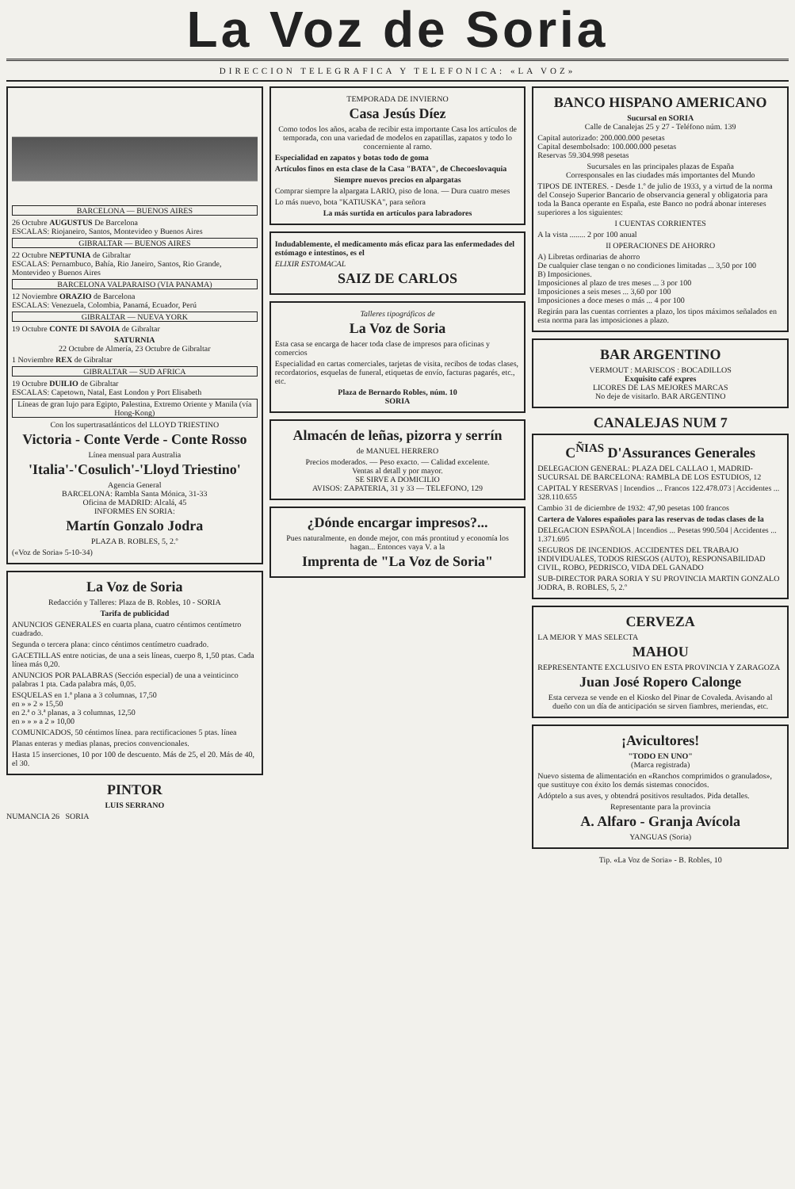La Voz de Soria
DIRECCION TELEGRAFICA Y TELEFONICA: «LA VOZ»
BARCELONA — BUENOS AIRES
26 Octubre AUGUSTUS De Barcelona
ESCALAS: Riojaneiro, Santos, Montevideo y Buenos Aires
GIBRALTAR — BUENOS AIRES
22 Octubre NEPTUNIA de Gibraltar
ESCALAS: Pernambuco, Bahía, Rio Janeiro, Santos, Rio Grande, Montevideo y Buenos Aires
BARCELONA VALPARAISO (VIA PANAMA)
12 Noviembre ORAZIO de Barcelona
ESCALAS: Venezuela, Colombia, Panamá, Ecuador, Perú
GIBRALTAR — NUEVA YORK
19 Octubre CONTE DI SAVOIA de Gibraltar
SATURNIA
22 Octubre de Almería, 23 Octubre de Gibraltar
1 Noviembre REX de Gibraltar
GIBRALTAR — SUD AFRICA
19 Octubre DUILIO de Gibraltar
ESCALAS: Capetown, Natal, East London y Port Elisabeth
Líneas de gran lujo para Egipto, Palestina, Extremo Oriente y Manila (vía Hong-Kong)
Con los supertrasatlánticos del LLOYD TRIESTINO
Victoria - Conte Verde - Conte Rosso
Línea mensual para Australia
'Italia'-'Cosulich'-'Lloyd Triestino'
Agencia General
BARCELONA: Rambla Santa Mónica, 31-33
Oficina de MADRID: Alcalá, 45
INFORMES EN SORIA:
Martín Gonzalo Jodra
PLAZA B. ROBLES, 5, 2.º
(«Voz de Soria» 5-10-34)
La Voz de Soria
Redacción y Talleres: Plaza de B. Robles, 10 - SORIA
Tarifa de publicidad
ANUNCIOS GENERALES en cuarta plana, cuatro céntimos centímetro cuadrado.
Segunda o tercera plana: cinco céntimos centímetro cuadrado.
GACETILLAS entre noticias, de una a seis líneas, cuerpo 8, 1,50 ptas. Cada línea más 0,20.
ANUNCIOS POR PALABRAS (Sección especial) de una a veinticinco palabras 1 pta. Cada palabra más, 0,05.
ESQUELAS en 1.ª plana a 3 columnas, 17,50
en » » 2 » 15,50
en 2.ª o 3.ª planas, a 3 columnas, 12,50
en » » » a 2 » 10,00
COMUNICADOS, 50 céntimos línea. para rectificaciones 5 ptas. línea
Planas enteras y medias planas, precios convencionales.
Hasta 15 inserciones, 10 por 100 de descuento. Más de 25, el 20. Más de 40, el 30.
PINTOR
LUIS SERRANO
NUMANCIA 26 SORIA
TEMPORADA DE INVIERNO
Casa Jesús Díez
Como todos los años, acaba de recibir esta importante Casa los artículos de temporada, con una variedad de modelos en zapatillas, zapatos y todo lo concerniente al ramo.
Especialidad en zapatos y botas todo de goma
Artículos finos en esta clase de la Casa "BATA", de Checoeslovaquia
Siempre nuevos precios en alpargatas
Comprar siempre la alpargata LARIO, piso de lona. — Dura cuatro meses
Lo más nuevo, bota "KATIUSKA", para señora
La más surtida en artículos para labradores
Indudablemente, el medicamento más eficaz para las enfermedades del estómago e intestinos, es el
ELIXIR ESTOMACAL
SAIZ DE CARLOS
Talleres tipográficos de
La Voz de Soria
Esta casa se encarga de hacer toda clase de impresos para oficinas y comercios
Especialidad en cartas comerciales, tarjetas de visita, recibos de todas clases, recordatorios, esquelas de funeral, etiquetas de envío, facturas pagarés, etc., etc.
Plaza de Bernardo Robles, núm. 10
SORIA
Almacén de leñas, pizorra y serrín
de MANUEL HERRERO
Precios moderados. — Peso exacto. — Calidad excelente.
Ventas al detall y por mayor.
SE SIRVE A DOMICILIO
AVISOS: ZAPATERIA, 31 y 33 — TELEFONO, 129
¿Dónde encargar impresos?...
Pues naturalmente, en donde mejor, con más prontitud y economía los hagan... Entonces vaya V. a la
Imprenta de "La Voz de Soria"
BANCO HISPANO AMERICANO
Sucursal en SORIA
Calle de Canalejas 25 y 27 - Teléfono núm. 139
Capital autorizado: 200.000.000 pesetas
Capital desembolsado: 100.000.000 pesetas
Reservas 59.304.998 pesetas
Sucursales en las principales plazas de España
Corresponsales en las ciudades más importantes del Mundo
TIPOS DE INTERES. - Desde 1.º de julio de 1933, y a virtud de la norma del Consejo Superior Bancario de observancia general y obligatoria para toda la Banca operante en España, este Banco no podrá abonar intereses superiores a los siguientes:
I CUENTAS CORRIENTES
A la vista ........ 2 por 100 anual
II OPERACIONES DE AHORRO
A) Libretas ordinarias de ahorro
De cualquier clase tengan o no condiciones limitadas ... 3,50 por 100
B) Imposiciones.
Imposiciones al plazo de tres meses ... 3 por 100
Imposiciones a seis meses ... 3,60 por 100
Imposiciones a doce meses o más ... 4 por 100
Regirán para las cuentas corrientes a plazo, los tipos máximos señalados en esta norma para las imposiciones a plazo.
BAR ARGENTINO
VERMOUT : MARISCOS : BOCADILLOS
Exquisito café expres
LICORES DE LAS MEJORES MARCAS
No deje de visitarlo. BAR ARGENTINO
CANALEJAS NUM 7
C<sup>ÑIAS</sup> D'Assurances Generales
DELEGACION GENERAL: PLAZA DEL CALLAO 1, MADRID-SUCURSAL DE BARCELONA: RAMBLA DE LOS ESTUDIOS, 12
CAPITAL Y RESERVAS | Incendios ... Francos 122.478.073 | Accidentes ... 328.110.655
Cambio 31 de diciembre de 1932: 47,90 pesetas 100 francos
Cartera de Valores españoles para las reservas de todas clases de la
DELEGACION ESPAÑOLA | Incendios ... Pesetas 990.504 | Accidentes ... 1.371.695
SEGUROS DE INCENDIOS. ACCIDENTES DEL TRABAJO INDIVIDUALES, TODOS RIESGOS (AUTO), RESPONSABILIDAD CIVIL, ROBO, PEDRISCO, VIDA DEL GANADO
SUB-DIRECTOR PARA SORIA Y SU PROVINCIA MARTIN GONZALO JODRA, B. ROBLES, 5, 2.º
CERVEZA
LA MEJOR Y MAS SELECTA
MAHOU
REPRESENTANTE EXCLUSIVO EN ESTA PROVINCIA Y ZARAGOZA
Juan José Ropero Calonge
Esta cerveza se vende en el Kiosko del Pinar de Covaleda. Avisando al dueño con un día de anticipación se sirven fiambres, meriendas, etc.
¡Avicultores!
"TODO EN UNO"
(Marca registrada)
Nuevo sistema de alimentación en «Ranchos comprimidos o granulados», que sustituye con éxito los demás sistemas conocidos.
Adóptelo a sus aves, y obtendrá positivos resultados. Pida detalles.
Representante para la provincia
A. Alfaro - Granja Avícola
YANGUAS (Soria)
Tip. «La Voz de Soria» - B. Robles, 10